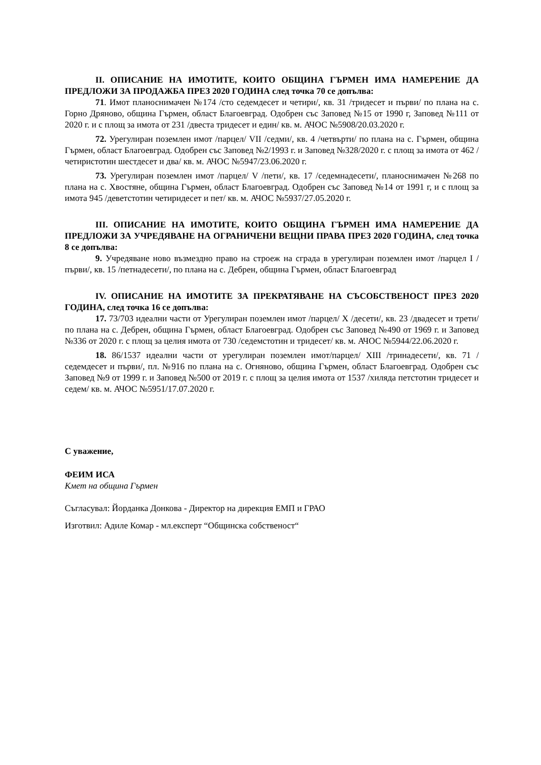II. ОПИСАНИЕ НА ИМОТИТЕ, КОИТО ОБЩИНА ГЪРМЕН ИМА НАМЕРЕНИЕ ДА ПРЕДЛОЖИ ЗА ПРОДАЖБА ПРЕЗ 2020 ГОДИНА след точка 70 се допълва:
71. Имот планоснимачен №174 /сто седемдесет и четири/, кв. 31 /тридесет и първи/ по плана на с. Горно Дряново, община Гърмен, област Благоевград. Одобрен със Заповед №15 от 1990 г, Заповед №111 от 2020 г. и с площ за имота от 231 /двеста тридесет и един/ кв. м. АЧОС №5908/20.03.2020 г.
72. Урегулиран поземлен имот /парцел/ VII /седми/, кв. 4 /четвърти/ по плана на с. Гърмен, община Гърмен, област Благоевград. Одобрен със Заповед №2/1993 г. и Заповед №328/2020 г. с площ за имота от 462 /четиристотин шестдесет и два/ кв. м. АЧОС №5947/23.06.2020 г.
73. Урегулиран поземлен имот /парцел/ V /пети/, кв. 17 /седемнадесети/, планоснимачен №268 по плана на с. Хвостяне, община Гърмен, област Благоевград. Одобрен със Заповед №14 от 1991 г, и с площ за имота 945 /деветстотин четиридесет и пет/ кв. м. АЧОС №5937/27.05.2020 г.
III. ОПИСАНИЕ НА ИМОТИТЕ, КОИТО ОБЩИНА ГЪРМЕН ИМА НАМЕРЕНИЕ ДА ПРЕДЛОЖИ ЗА УЧРЕДЯВАНЕ НА ОГРАНИЧЕНИ ВЕЩНИ ПРАВА ПРЕЗ 2020 ГОДИНА, след точка 8 се допълва:
9. Учредяване ново възмездно право на строеж на сграда в урегулиран поземлен имот /парцел I /първи/, кв. 15 /петнадесети/, по плана на с. Дебрен, община Гърмен, област Благоевград
IV. ОПИСАНИЕ НА ИМОТИТЕ ЗА ПРЕКРАТЯВАНЕ НА СЪСОБСТВЕНОСТ ПРЕЗ 2020 ГОДИНА, след точка 16 се допълва:
17. 73/703 идеални части от Урегулиран поземлен имот /парцел/ X /десети/, кв. 23 /двадесет и трети/ по плана на с. Дебрен, община Гърмен, област Благоевград. Одобрен със Заповед №490 от 1969 г. и Заповед №336 от 2020 г. с площ за целия имота от 730 /седемстотин и тридесет/ кв. м. АЧОС №5944/22.06.2020 г.
18. 86/1537 идеални части от урегулиран поземлен имот/парцел/ XIII /тринадесети/, кв. 71 /седемдесет и първи/, пл. №916 по плана на с. Огняново, община Гърмен, област Благоевград. Одобрен със Заповед №9 от 1999 г. и Заповед №500 от 2019 г. с площ за целия имота от 1537 /хиляда петстотин тридесет и седем/ кв. м. АЧОС №5951/17.07.2020 г.
С уважение,
ФЕИМ ИСА
Кмет на община Гърмен
Съгласувал: Йорданка Донкова - Директор на дирекция ЕМП и ГРАО
Изготвил: Адиле Комар - мл.експерт “Общинска собственост“